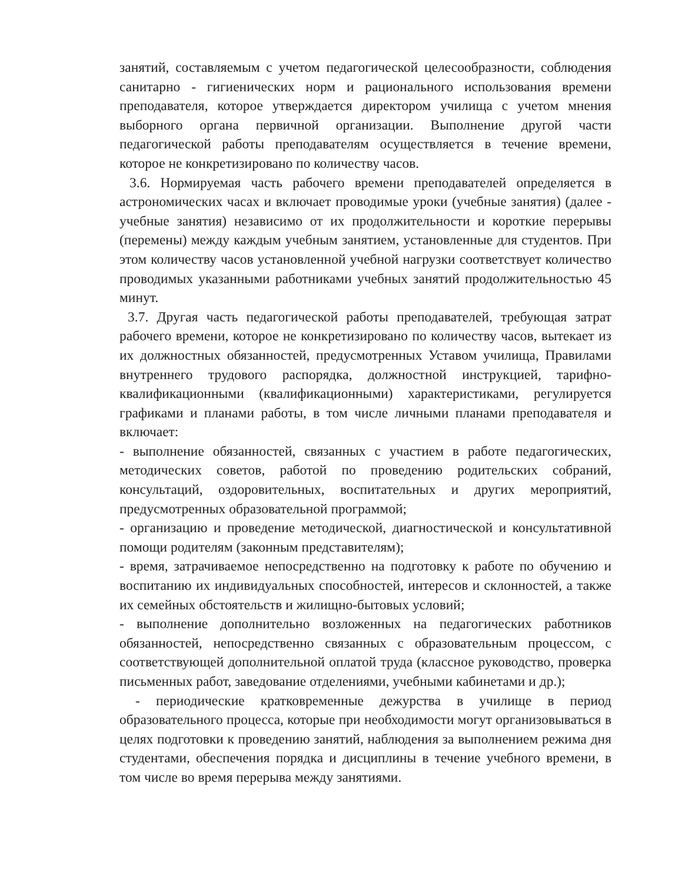занятий, составляемым с учетом педагогической целесообразности, соблюдения санитарно - гигиенических норм и рационального использования времени преподавателя, которое утверждается директором училища с учетом мнения выборного органа первичной организации. Выполнение другой части педагогической работы преподавателям осуществляется в течение времени, которое не конкретизировано по количеству часов.
3.6. Нормируемая часть рабочего времени преподавателей определяется в астрономических часах и включает проводимые уроки (учебные занятия) (далее - учебные занятия) независимо от их продолжительности и короткие перерывы (перемены) между каждым учебным занятием, установленные для студентов. При этом количеству часов установленной учебной нагрузки соответствует количество проводимых указанными работниками учебных занятий продолжительностью 45 минут.
3.7. Другая часть педагогической работы преподавателей, требующая затрат рабочего времени, которое не конкретизировано по количеству часов, вытекает из их должностных обязанностей, предусмотренных Уставом училища, Правилами внутреннего трудового распорядка, должностной инструкцией, тарифно-квалификационными (квалификационными) характеристиками, регулируется графиками и планами работы, в том числе личными планами преподавателя и включает:
- выполнение обязанностей, связанных с участием в работе педагогических, методических советов, работой по проведению родительских собраний, консультаций, оздоровительных, воспитательных и других мероприятий, предусмотренных образовательной программой;
- организацию и проведение методической, диагностической и консультативной помощи родителям (законным представителям);
- время, затрачиваемое непосредственно на подготовку к работе по обучению и воспитанию их индивидуальных способностей, интересов и склонностей, а также их семейных обстоятельств и жилищно-бытовых условий;
- выполнение дополнительно возложенных на педагогических работников обязанностей, непосредственно связанных с образовательным процессом, с соответствующей дополнительной оплатой труда (классное руководство, проверка письменных работ, заведование отделениями, учебными кабинетами и др.);
- периодические кратковременные дежурства в училище в период образовательного процесса, которые при необходимости могут организовываться в целях подготовки к проведению занятий, наблюдения за выполнением режима дня студентами, обеспечения порядка и дисциплины в течение учебного времени, в том числе во время перерыва между занятиями.